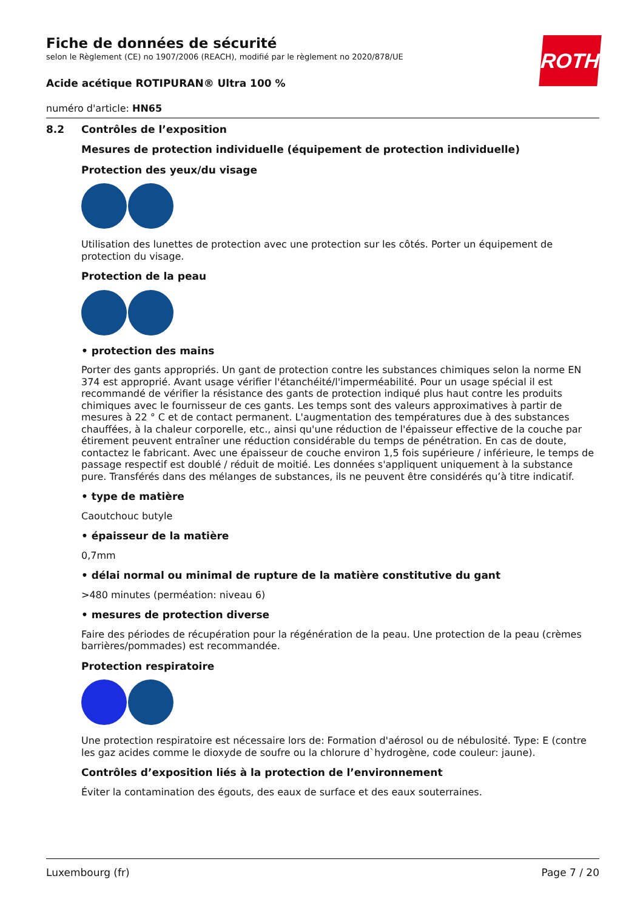ROTH
Fiche de données de sécurité
selon le Règlement (CE) no 1907/2006 (REACH), modifié par le règlement no 2020/878/UE
Acide acétique ROTIPURAN® Ultra 100 %
numéro d'article: HN65
8.2 Contrôles de l’exposition
Mesures de protection individuelle (équipement de protection individuelle)
Protection des yeux/du visage
Utilisation des lunettes de protection avec une protection sur les côtés. Porter un équipement de protection du visage.
Protection de la peau
• protection des mains
Porter des gants appropriés. Un gant de protection contre les substances chimiques selon la norme EN 374 est approprié. Avant usage vérifier l'étanchéité/l'imperméabilité. Pour un usage spécial il est recommandé de vérifier la résistance des gants de protection indiqué plus haut contre les produits chimiques avec le fournisseur de ces gants. Les temps sont des valeurs approximatives à partir de mesures à 22 ° C et de contact permanent. L'augmentation des températures due à des substances chauffées, à la chaleur corporelle, etc., ainsi qu'une réduction de l'épaisseur effective de la couche par étirement peuvent entraîner une réduction considérable du temps de pénétration. En cas de doute, contactez le fabricant. Avec une épaisseur de couche environ 1,5 fois supérieure / inférieure, le temps de passage respectif est doublé / réduit de moitié. Les données s'appliquent uniquement à la substance pure. Transférés dans des mélanges de substances, ils ne peuvent être considérés qu’à titre indicatif.
• type de matière
Caoutchouc butyle
• épaisseur de la matière
0,7mm
• délai normal ou minimal de rupture de la matière constitutive du gant
>480 minutes (perméation: niveau 6)
• mesures de protection diverse
Faire des périodes de récupération pour la régénération de la peau. Une protection de la peau (crèmes barrières/pommades) est recommandée.
Protection respiratoire
Une protection respiratoire est nécessaire lors de: Formation d'aérosol ou de nébulosité. Type: E (contre les gaz acides comme le dioxyde de soufre ou la chlorure d`hydrogène, code couleur: jaune).
Contrôles d’exposition liés à la protection de l’environnement
Éviter la contamination des égouts, des eaux de surface et des eaux souterraines.
Luxembourg (fr) Page 7 / 20